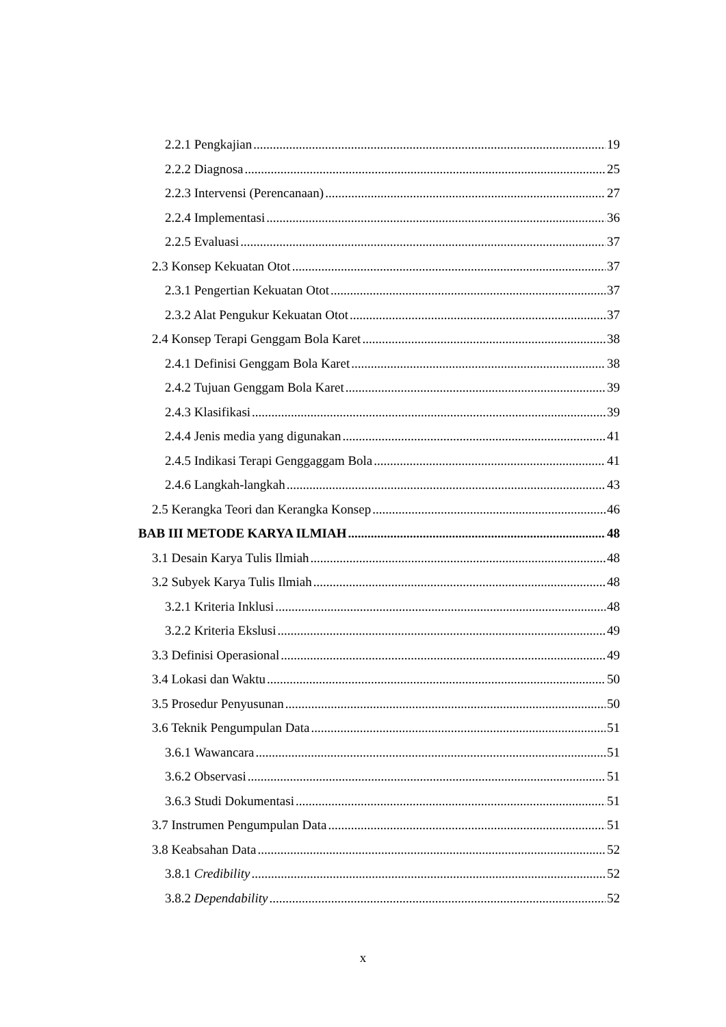2.2.1 Pengkajian 19
2.2.2 Diagnosa 25
2.2.3 Intervensi (Perencanaan) 27
2.2.4 Implementasi 36
2.2.5 Evaluasi 37
2.3 Konsep Kekuatan Otot 37
2.3.1 Pengertian Kekuatan Otot 37
2.3.2 Alat Pengukur Kekuatan Otot 37
2.4 Konsep Terapi Genggam Bola Karet 38
2.4.1 Definisi Genggam Bola Karet 38
2.4.2 Tujuan Genggam Bola Karet 39
2.4.3 Klasifikasi 39
2.4.4 Jenis media yang digunakan 41
2.4.5 Indikasi Terapi Genggaggam Bola 41
2.4.6 Langkah-langkah 43
2.5 Kerangka Teori dan Kerangka Konsep 46
BAB III METODE KARYA ILMIAH 48
3.1 Desain Karya Tulis Ilmiah 48
3.2 Subyek Karya Tulis Ilmiah 48
3.2.1 Kriteria Inklusi 48
3.2.2 Kriteria Ekslusi 49
3.3 Definisi Operasional 49
3.4 Lokasi dan Waktu 50
3.5 Prosedur Penyusunan 50
3.6 Teknik Pengumpulan Data 51
3.6.1 Wawancara 51
3.6.2 Observasi 51
3.6.3 Studi Dokumentasi 51
3.7 Instrumen Pengumpulan Data 51
3.8 Keabsahan Data 52
3.8.1 Credibility 52
3.8.2 Dependability 52
x